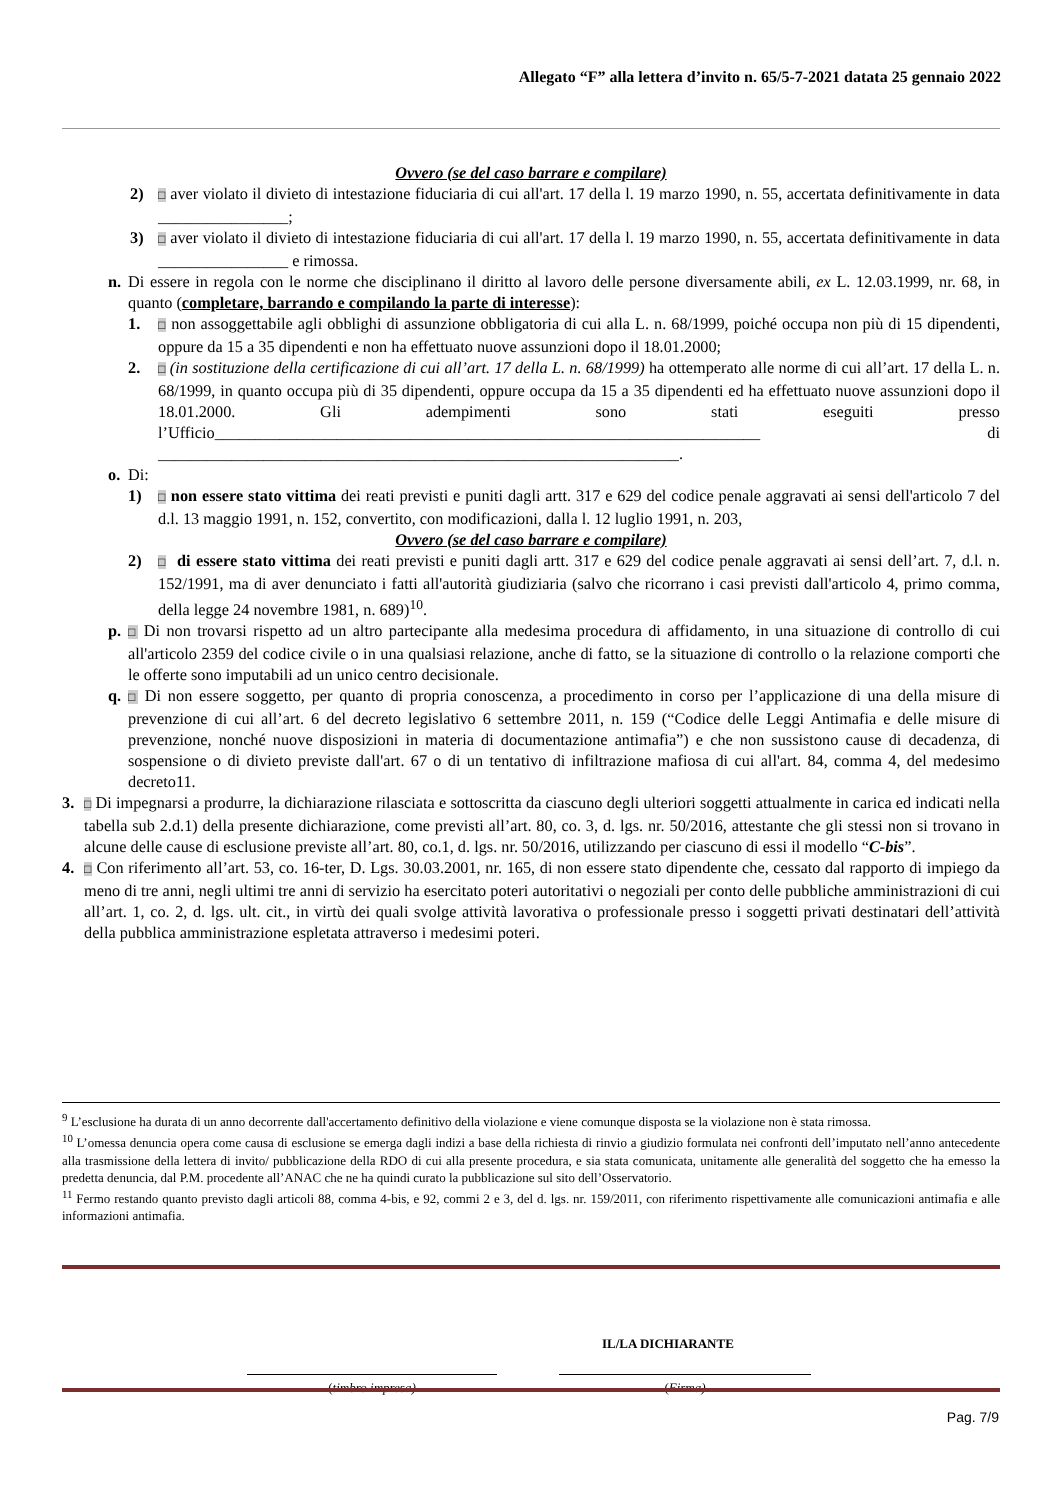Allegato “F” alla lettera d’invito n. 65/5-7-2021 datata 25 gennaio 2022
Ovvero (se del caso barrare e compilare)
2) □ aver violato il divieto di intestazione fiduciaria di cui all'art. 17 della l. 19 marzo 1990, n. 55, accertata definitivamente in data ________________;
3) □ aver violato il divieto di intestazione fiduciaria di cui all'art. 17 della l. 19 marzo 1990, n. 55, accertata definitivamente in data ________________ e rimossa.
n. Di essere in regola con le norme che disciplinano il diritto al lavoro delle persone diversamente abili, ex L. 12.03.1999, nr. 68, in quanto (completare, barrando e compilando la parte di interesse):
1. □ non assoggettabile agli obblighi di assunzione obbligatoria di cui alla L. n. 68/1999, poiché occupa non più di 15 dipendenti, oppure da 15 a 35 dipendenti e non ha effettuato nuove assunzioni dopo il 18.01.2000;
2. □ (in sostituzione della certificazione di cui all’art. 17 della L. n. 68/1999) ha ottemperato alle norme di cui all’art. 17 della L. n. 68/1999, in quanto occupa più di 35 dipendenti, oppure occupa da 15 a 35 dipendenti ed ha effettuato nuove assunzioni dopo il 18.01.2000. Gli adempimenti sono stati eseguiti presso l’Ufficio___________________________________________________________________ di ________________________________________________________________.
o. Di:
1) □ non essere stato vittima dei reati previsti e puniti dagli artt. 317 e 629 del codice penale aggravati ai sensi dell'articolo 7 del d.l. 13 maggio 1991, n. 152, convertito, con modificazioni, dalla l. 12 luglio 1991, n. 203,
Ovvero (se del caso barrare e compilare)
2) □ di essere stato vittima dei reati previsti e puniti dagli artt. 317 e 629 del codice penale aggravati ai sensi dell’art. 7, d.l. n. 152/1991, ma di aver denunciato i fatti all'autorità giudiziaria (salvo che ricorrano i casi previsti dall'articolo 4, primo comma, della legge 24 novembre 1981, n. 689)<sup>10</sup>.
p. □ Di non trovarsi rispetto ad un altro partecipante alla medesima procedura di affidamento, in una situazione di controllo di cui all'articolo 2359 del codice civile o in una qualsiasi relazione, anche di fatto, se la situazione di controllo o la relazione comporti che le offerte sono imputabili ad un unico centro decisionale.
q. □ Di non essere soggetto, per quanto di propria conoscenza, a procedimento in corso per l’applicazione di una della misure di prevenzione di cui all’art. 6 del decreto legislativo 6 settembre 2011, n. 159 (“Codice delle Leggi Antimafia e delle misure di prevenzione, nonché nuove disposizioni in materia di documentazione antimafia”) e che non sussistono cause di decadenza, di sospensione o di divieto previste dall'art. 67 o di un tentativo di infiltrazione mafiosa di cui all'art. 84, comma 4, del medesimo decreto11.
3. □ Di impegnarsi a produrre, la dichiarazione rilasciata e sottoscritta da ciascuno degli ulteriori soggetti attualmente in carica ed indicati nella tabella sub 2.d.1) della presente dichiarazione, come previsti all’art. 80, co. 3, d. lgs. nr. 50/2016, attestante che gli stessi non si trovano in alcune delle cause di esclusione previste all’art. 80, co.1, d. lgs. nr. 50/2016, utilizzando per ciascuno di essi il modello “C-bis”.
4. □ Con riferimento all’art. 53, co. 16-ter, D. Lgs. 30.03.2001, nr. 165, di non essere stato dipendente che, cessato dal rapporto di impiego da meno di tre anni, negli ultimi tre anni di servizio ha esercitato poteri autoritativi o negoziali per conto delle pubbliche amministrazioni di cui all’art. 1, co. 2, d. lgs. ult. cit., in virtù dei quali svolge attività lavorativa o professionale presso i soggetti privati destinatari dell’attività della pubblica amministrazione espletata attraverso i medesimi poteri.
<sup>9</sup> L’esclusione ha durata di un anno decorrente dall'accertamento definitivo della violazione e viene comunque disposta se la violazione non è stata rimossa.
<sup>10</sup> L’omessa denuncia opera come causa di esclusione se emerga dagli indizi a base della richiesta di rinvio a giudizio formulata nei confronti dell’imputato nell’anno antecedente alla trasmissione della lettera di invito/ pubblicazione della RDO di cui alla presente procedura, e sia stata comunicata, unitamente alle generalità del soggetto che ha emesso la predetta denuncia, dal P.M. procedente all’ANAC che ne ha quindi curato la pubblicazione sul sito dell’Osservatorio.
<sup>11</sup> Fermo restando quanto previsto dagli articoli 88, comma 4-bis, e 92, commi 2 e 3, del d. lgs. nr. 159/2011, con riferimento rispettivamente alle comunicazioni antimafia e alle informazioni antimafia.
IL/LA DICHIARANTE
(timbro impresa) (Firma)
Pag. 7/9